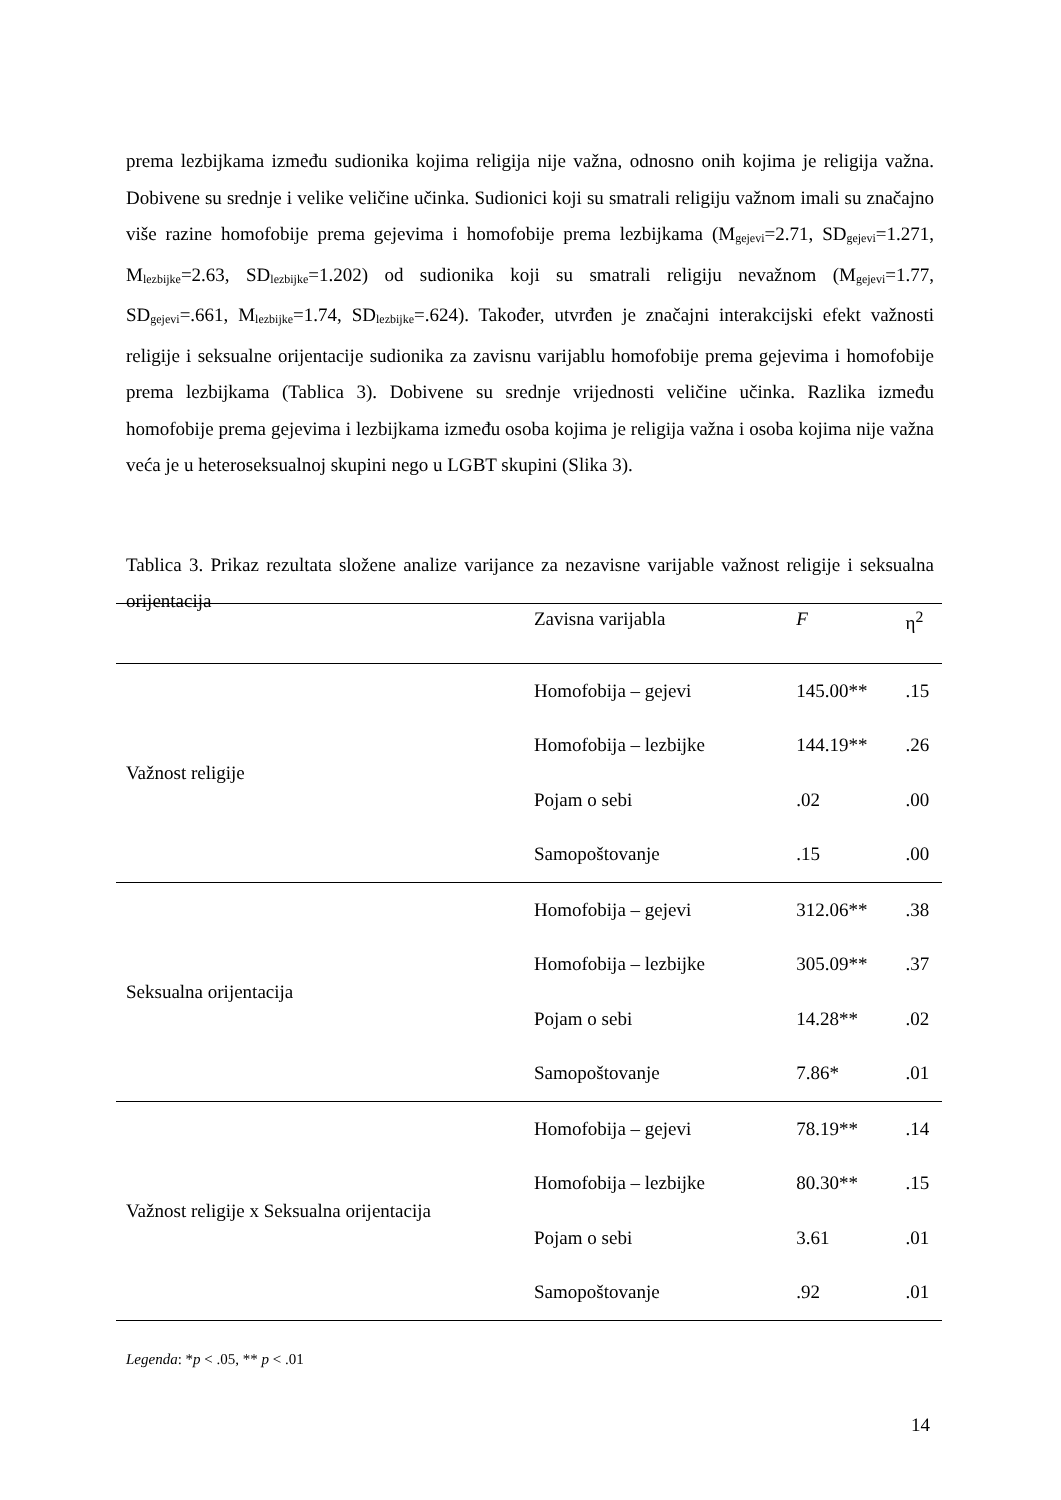prema lezbijkama između sudionika kojima religija nije važna, odnosno onih kojima je religija važna. Dobivene su srednje i velike veličine učinka. Sudionici koji su smatrali religiju važnom imali su značajno više razine homofobije prema gejevima i homofobije prema lezbijkama (M<sub>gejevi</sub>=2.71, SD<sub>gejevi</sub>=1.271, M<sub>lezbijke</sub>=2.63, SD<sub>lezbijke</sub>=1.202) od sudionika koji su smatrali religiju nevažnom (M<sub>gejevi</sub>=1.77, SD<sub>gejevi</sub>=.661, M<sub>lezbijke</sub>=1.74, SD<sub>lezbijke</sub>=.624). Također, utvrđen je značajni interakcijski efekt važnosti religije i seksualne orijentacije sudionika za zavisnu varijablu homofobije prema gejevima i homofobije prema lezbijkama (Tablica 3). Dobivene su srednje vrijednosti veličine učinka. Razlika između homofobije prema gejevima i lezbijkama između osoba kojima je religija važna i osoba kojima nije važna veća je u heteroseksualnoj skupini nego u LGBT skupini (Slika 3).
Tablica 3. Prikaz rezultata složene analize varijance za nezavisne varijable važnost religije i seksualna orijentacija
| | Zavisna varijabla | F | η<sup>2</sup> |
| --- | --- | --- | --- |
| Važnost religije | Homofobija – gejevi | 145.00** | .15 |
| | Homofobija – lezbijke | 144.19** | .26 |
| | Pojam o sebi | .02 | .00 |
| | Samopoštovanje | .15 | .00 |
| Seksualna orijentacija | Homofobija – gejevi | 312.06** | .38 |
| | Homofobija – lezbijke | 305.09** | .37 |
| | Pojam o sebi | 14.28** | .02 |
| | Samopoštovanje | 7.86* | .01 |
| Važnost religije x Seksualna orijentacija | Homofobija – gejevi | 78.19** | .14 |
| | Homofobija – lezbijke | 80.30** | .15 |
| | Pojam o sebi | 3.61 | .01 |
| | Samopoštovanje | .92 | .01 |
Legenda: *p < .05, ** p < .01
14